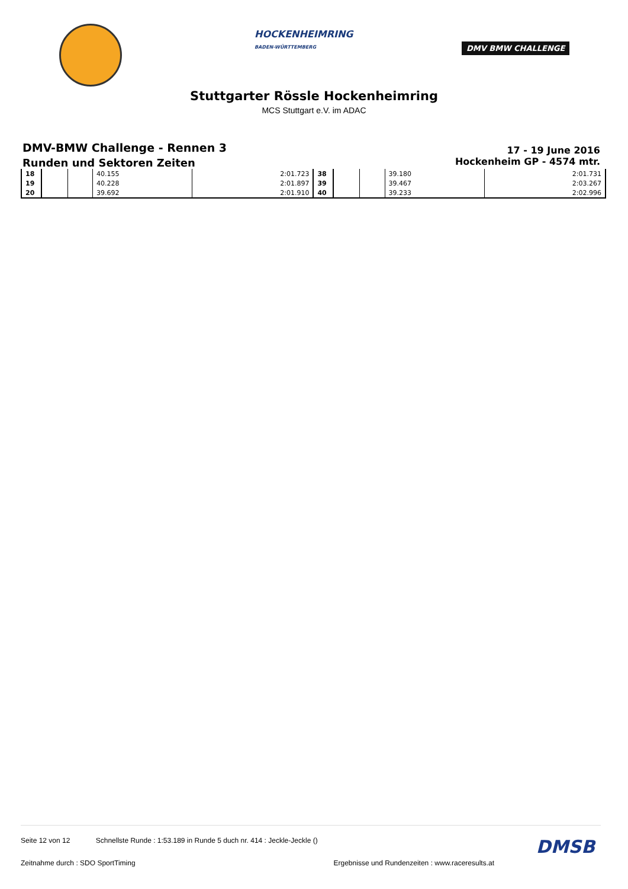HOCKENHEIMRING
BADEN-WÜRTTEMBERG
DMV BMW CHALLENGE
Stuttgarter Rössle Hockenheimring
MCS Stuttgart e.V. im ADAC
DMV-BMW Challenge - Rennen 3
Runden und Sektoren Zeiten
17 - 19 June 2016
Hockenheim GP - 4574 mtr.
| 18 | | | 40.155 | 2:01.723 | 38 | | | 39.180 | 2:01.731 |
| 19 | | | 40.228 | 2:01.897 | 39 | | | 39.467 | 2:03.267 |
| 20 | | | 39.692 | 2:01.910 | 40 | | | 39.233 | 2:02.996 |
Seite 12 von 12 Schnellste Runde : 1:53.189 in Runde 5 duch nr. 414 : Jeckle-Jeckle () DMSB
Zeitnahme durch : SDO SportTiming Ergebnisse und Rundenzeiten : www.raceresults.at